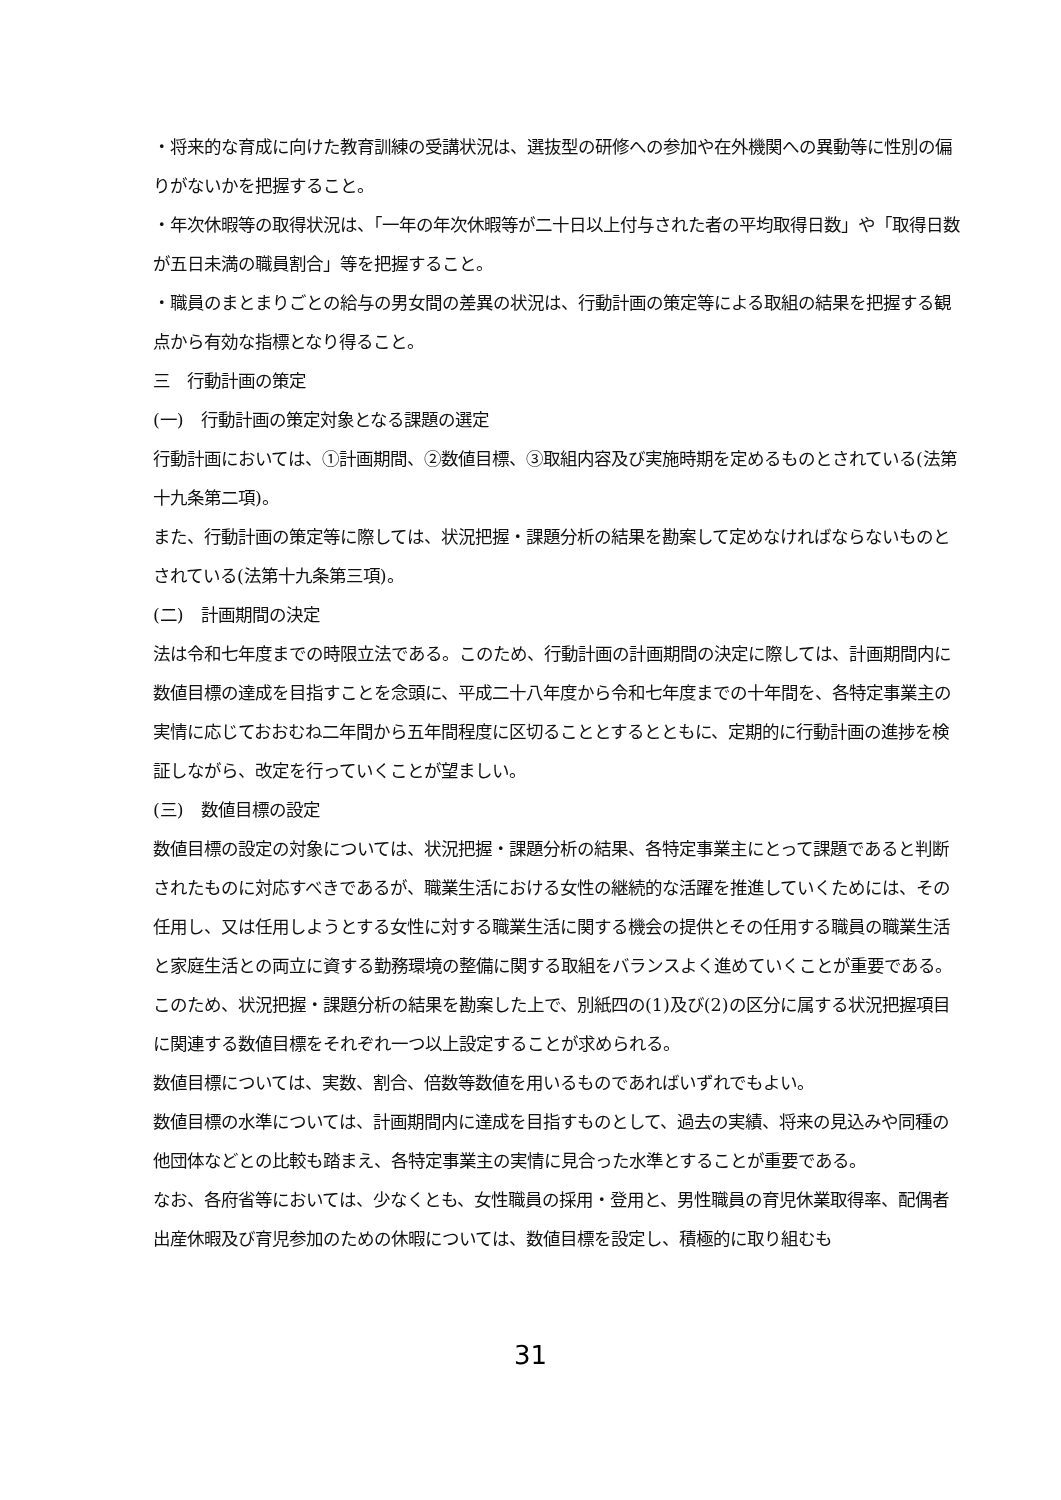・将来的な育成に向けた教育訓練の受講状況は、選抜型の研修への参加や在外機関への異動等に性別の偏りがないかを把握すること。
・年次休暇等の取得状況は、「一年の年次休暇等が二十日以上付与された者の平均取得日数」や「取得日数が五日未満の職員割合」等を把握すること。
・職員のまとまりごとの給与の男女間の差異の状況は、行動計画の策定等による取組の結果を把握する観点から有効な指標となり得ること。
三　行動計画の策定
(一)　行動計画の策定対象となる課題の選定
行動計画においては、①計画期間、②数値目標、③取組内容及び実施時期を定めるものとされている(法第十九条第二項)。
また、行動計画の策定等に際しては、状況把握・課題分析の結果を勘案して定めなければならないものとされている(法第十九条第三項)。
(二)　計画期間の決定
法は令和七年度までの時限立法である。このため、行動計画の計画期間の決定に際しては、計画期間内に数値目標の達成を目指すことを念頭に、平成二十八年度から令和七年度までの十年間を、各特定事業主の実情に応じておおむね二年間から五年間程度に区切ることとするとともに、定期的に行動計画の進捗を検証しながら、改定を行っていくことが望ましい。
(三)　数値目標の設定
数値目標の設定の対象については、状況把握・課題分析の結果、各特定事業主にとって課題であると判断されたものに対応すべきであるが、職業生活における女性の継続的な活躍を推進していくためには、その任用し、又は任用しようとする女性に対する職業生活に関する機会の提供とその任用する職員の職業生活と家庭生活との両立に資する勤務環境の整備に関する取組をバランスよく進めていくことが重要である。このため、状況把握・課題分析の結果を勘案した上で、別紙四の(1)及び(2)の区分に属する状況把握項目に関連する数値目標をそれぞれ一つ以上設定することが求められる。
数値目標については、実数、割合、倍数等数値を用いるものであればいずれでもよい。
数値目標の水準については、計画期間内に達成を目指すものとして、過去の実績、将来の見込みや同種の他団体などとの比較も踏まえ、各特定事業主の実情に見合った水準とすることが重要である。
なお、各府省等においては、少なくとも、女性職員の採用・登用と、男性職員の育児休業取得率、配偶者出産休暇及び育児参加のための休暇については、数値目標を設定し、積極的に取り組むも
31